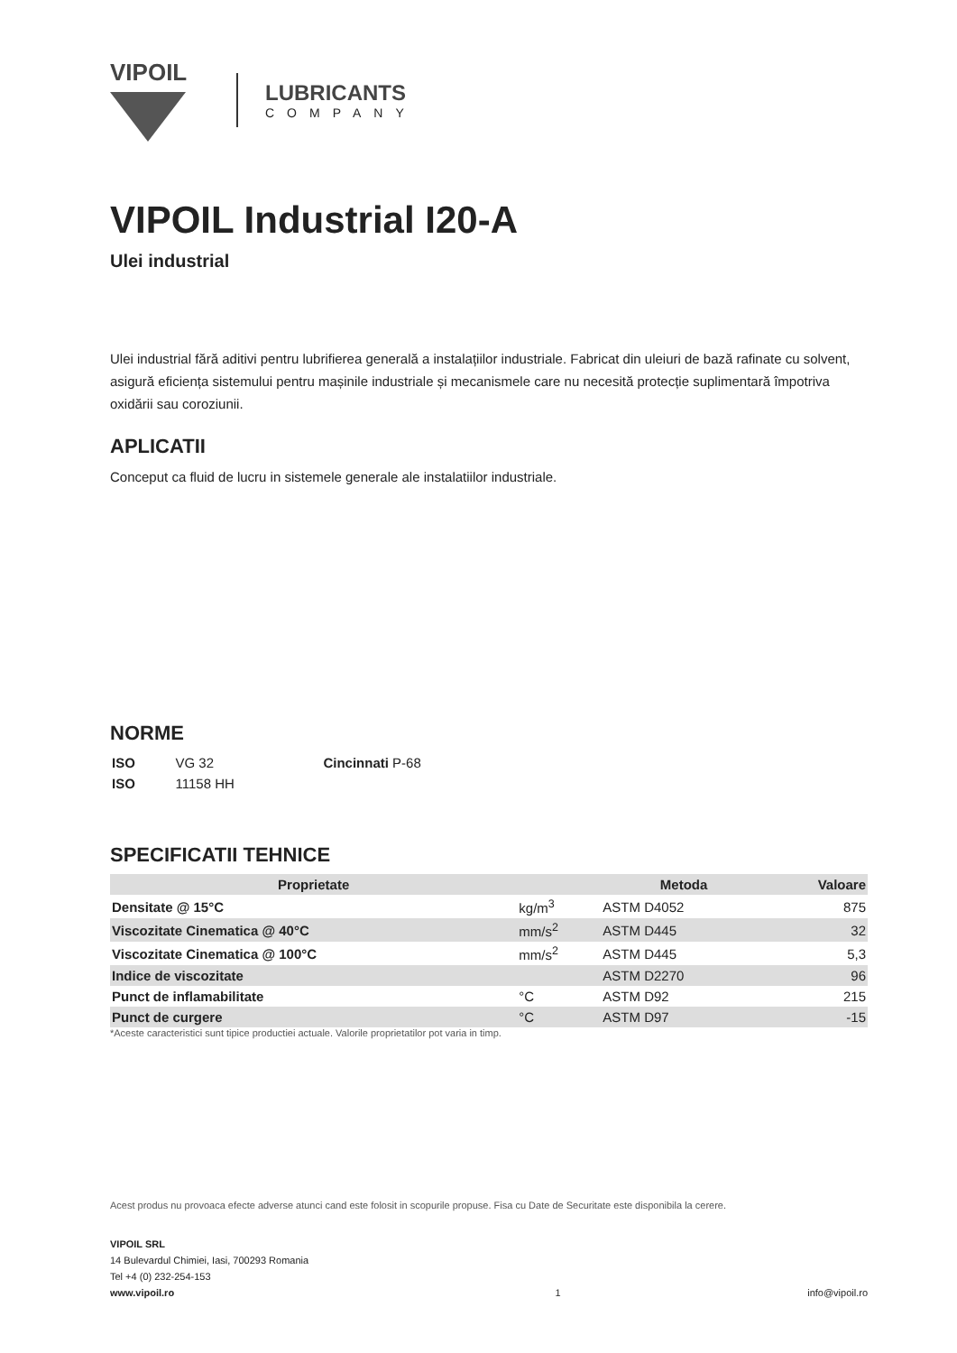VIPOIL
LUBRICANTS
COMPANY
VIPOIL Industrial I20-A
Ulei industrial
Ulei industrial fără aditivi pentru lubrifierea generală a instalațiilor industriale. Fabricat din uleiuri de bază rafinate cu solvent, asigură eficiența sistemului pentru mașinile industriale și mecanismele care nu necesită protecție suplimentară împotriva oxidării sau coroziunii.
APLICATII
Conceput ca fluid de lucru in sistemele generale ale instalatiilor industriale.
NORME
| ISO | VG 32 | Cincinnati P-68 |
| ISO | 11158 HH | |
SPECIFICATII TEHNICE
| Proprietate | | Metoda | Valoare |
| --- | --- | --- | --- |
| Densitate @ 15°C | kg/m<sup>3</sup> | ASTM D4052 | 875 |
| Viscozitate Cinematica @ 40°C | mm/s<sup>2</sup> | ASTM D445 | 32 |
| Viscozitate Cinematica @ 100°C | mm/s<sup>2</sup> | ASTM D445 | 5,3 |
| Indice de viscozitate | | ASTM D2270 | 96 |
| Punct de inflamabilitate | °C | ASTM D92 | 215 |
| Punct de curgere | °C | ASTM D97 | -15 |
*Aceste caracteristici sunt tipice productiei actuale. Valorile proprietatilor pot varia in timp.
Acest produs nu provoaca efecte adverse atunci cand este folosit in scopurile propuse. Fisa cu Date de Securitate este disponibila la cerere.
VIPOIL SRL
14 Bulevardul Chimiei, Iasi, 700293 Romania
Tel +4 (0) 232-254-153
www.vipoil.ro
1
info@vipoil.ro